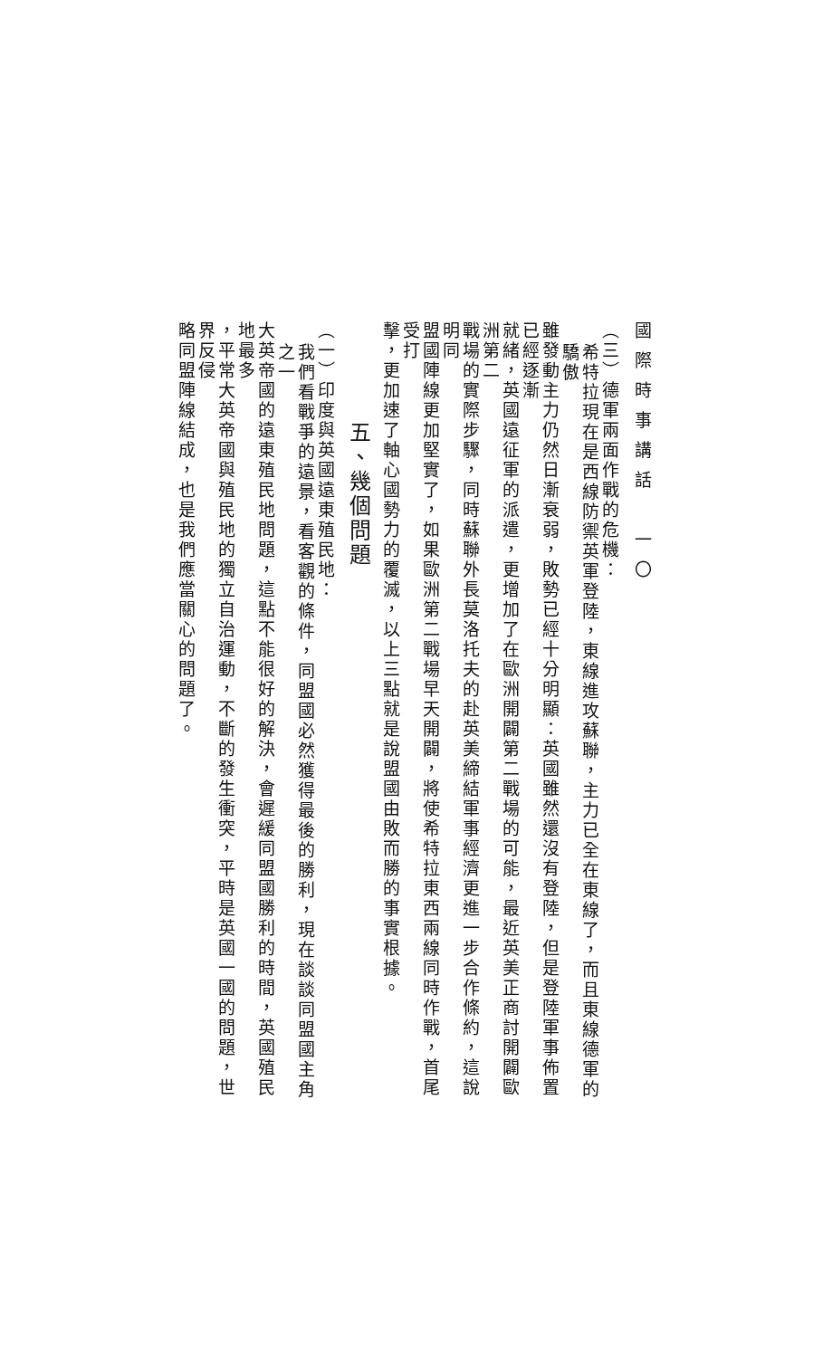國際時事講話　一〇
（三）德軍兩面作戰的危機：
希特拉現在是西線防禦英軍登陸，東線進攻蘇聯，主力已全在東線了，而且東線德軍的驕傲
雖發動主力仍然日漸衰弱，敗勢已經十分明顯：英國雖然還沒有登陸，但是登陸軍事佈置已經逐漸
就緒，英國遠征軍的派遣，更增加了在歐洲開闢第二戰場的可能，最近英美正商討開闢歐洲第二
戰場的實際步驟，同時蘇聯外長莫洛托夫的赴英美締結軍事經濟更進一步合作條約，這說明同
盟國陣線更加堅實了，如果歐洲第二戰場早天開闢，將使希特拉東西兩線同時作戰，首尾受打
擊，更加速了軸心國勢力的覆滅，以上三點就是說盟國由敗而勝的事實根據。
五、幾個問題
（一）印度與英國遠東殖民地：
我們看戰爭的遠景，看客觀的條件，同盟國必然獲得最後的勝利，現在談談同盟國主角之一
大英帝國的遠東殖民地問題，這點不能很好的解決，會遲緩同盟國勝利的時間，英國殖民地最多
，平常大英帝國與殖民地的獨立自治運動，不斷的發生衝突，平時是英國一國的問題，世界反侵
略同盟陣線結成，也是我們應當關心的問題了。